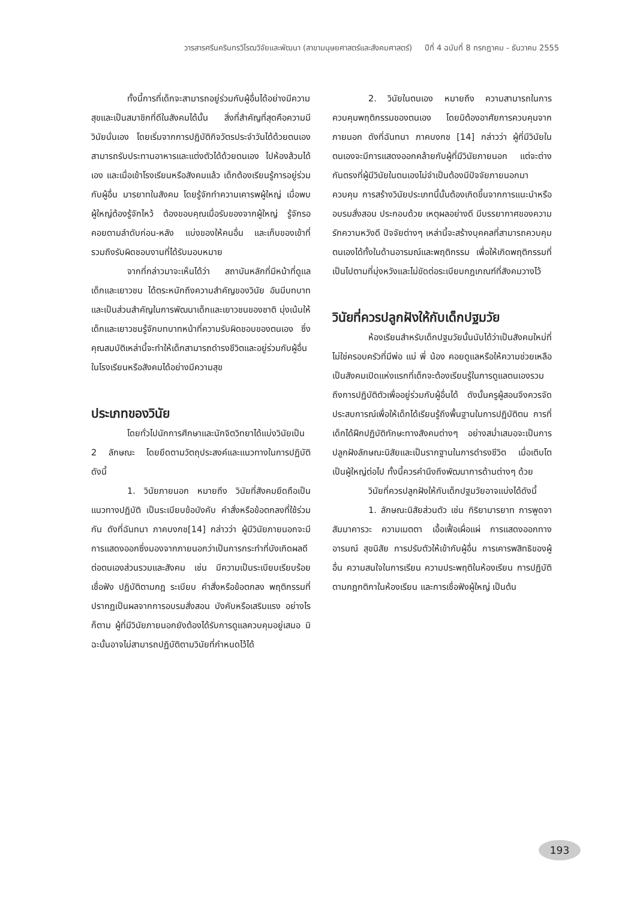วารสารศรีนครินทรวิโรฒวิจัยและพัฒนา (สาขามนุษยศาสตร์และสังคมศาสตร์) ปีที่ 4 ฉบับที่ 8 กรกฎาคม - ธันวาคม 2555
ทั้งนี้การที่เด็กจะสามารถอยู่ร่วมกับผู้อื่นได้อย่างมีความสุขและเป็นสมาชิกที่ดีในสังคมได้นั้น สิ่งที่สำคัญที่สุดคือความมีวินัยนั่นเอง โดยเริ่มจากการปฏิบัติกิจวัตรประจำวันได้ด้วยตนเอง สามารถรับประทานอาหารและแต่งตัวได้ด้วยตนเอง ไปห้องส้วมได้เอง และเมื่อเข้าโรงเรียนหรือสังคมแล้ว เด็กต้องเรียนรู้การอยู่ร่วมกับผู้อื่น มารยาทในสังคม โดยรู้จักทำความเคารพผู้ใหญ่ เมื่อพบผู้ใหญ่ต้องรู้จักไหว้ ต้องขอบคุณเมื่อรับของจากผู้ใหญ่ รู้จักรอคอยตามลำดับก่อน-หลัง แบ่งของให้คนอื่น และเก็บของเข้าที่ รวมถึงรับผิดชอบงานที่ได้รับมอบหมาย
จากที่กล่าวมาจะเห็นได้ว่า สถาบันหลักที่มีหน้าที่ดูแลเด็กและเยาวชน ได้ตระหนักถึงความสำคัญของวินัย อันมีบทบาทและเป็นส่วนสำคัญในการพัฒนาเด็กและเยาวชนของชาติ มุ่งเน้นให้เด็กและเยาวชนรู้จักบทบาทหน้าที่ความรับผิดชอบของตนเอง ซึ่งคุณสมบัติเหล่านี้จะทำให้เด็กสามารถดำรงชีวิตและอยู่ร่วมกับผู้อื่นในโรงเรียนหรือสังคมได้อย่างมีความสุข
ประเภทของวินัย
โดยทั่วไปนักการศึกษาและนักจิตวิทยาได้แบ่งวินัยเป็น 2 ลักษณะ โดยยึดตามวัตถุประสงค์และแนวทางในการปฏิบัติ ดังนี้
1. วินัยภายนอก หมายถึง วินัยที่สังคมยึดถือเป็นแนวทางปฏิบัติ เป็นระเบียบข้อบังคับ คำสั่งหรือข้อตกลงที่ใช้ร่วมกัน ดังที่ฉันทนา ภาคบงกช[14] กล่าวว่า ผู้มีวินัยภายนอกจะมีการแสดงออกซึ่งมองจากภายนอกว่าเป็นการกระทำที่บังเกิดผลดีต่อตนเองส่วนรวมและสังคม เช่น มีความเป็นระเบียบเรียบร้อย เชื่อฟัง ปฏิบัติตามกฎ ระเบียบ คำสั่งหรือข้อตกลง พฤติกรรมที่ปรากฏเป็นผลจากการอบรมสั่งสอน บังคับหรือเสริมแรง อย่างไรก็ตาม ผู้ที่มีวินัยภายนอกยังต้องได้รับการดูแลควบคุมอยู่เสมอ มิฉะนั้นอาจไม่สามารถปฏิบัติตามวินัยที่กำหนดไว้ได้
2. วินัยในตนเอง หมายถึง ความสามารถในการควบคุมพฤติกรรมของตนเอง โดยมิต้องอาศัยการควบคุมจากภายนอก ดังที่ฉันทนา ภาคบงกช [14] กล่าวว่า ผู้ที่มีวินัยในตนเองจะมีการแสดงออกคล้ายกับผู้ที่มีวินัยภายนอก แต่จะต่างกันตรงที่ผู้มีวินัยในตนเองไม่จำเป็นต้องมีปัจจัยภายนอกมาควบคุม การสร้างวินัยประเภทนี้นั้นต้องเกิดขึ้นจากการแนะนำหรืออบรมสั่งสอน ประกอบด้วย เหตุผลอย่างดี มีบรรยากาศของความรักความหวังดี ปัจจัยต่างๆ เหล่านี้จะสร้างบุคคลที่สามารถควบคุมตนเองได้ทั้งในด้านอารมณ์และพฤติกรรม เพื่อให้เกิดพฤติกรรมที่เป็นไปตามที่มุ่งหวังและไม่ขัดต่อระเบียบกฎเกณฑ์ที่สังคมวางไว้
วินัยที่ควรปลูกฝังให้กับเด็กปฐมวัย
ห้องเรียนสำหรับเด็กปฐมวัยนั้นนับได้ว่าเป็นสังคมใหม่ที่ไม่ใช่ครอบครัวที่มีพ่อ แม่ พี่ น้อง คอยดูแลหรือให้ความช่วยเหลือ เป็นสังคมเปิดแห่งแรกที่เด็กจะต้องเรียนรู้ในการดูแลตนเองรวมถึงการปฏิบัติตัวเพื่ออยู่ร่วมกับผู้อื่นได้ ดังนั้นครูผู้สอนจึงควรจัดประสบการณ์เพื่อให้เด็กได้เรียนรู้ถึงพื้นฐานในการปฏิบัติตน การที่เด็กได้ฝึกปฏิบัติทักษะทางสังคมต่างๆ อย่างสม่ำเสมอจะเป็นการปลูกฝังลักษณะนิสัยและเป็นรากฐานในการดำรงชีวิต เมื่อเติบโตเป็นผู้ใหญ่ต่อไป ทั้งนี้ควรคำนึงถึงพัฒนาการด้านต่างๆ ด้วย
วินัยที่ควรปลูกฝังให้กับเด็กปฐมวัยอาจแบ่งได้ดังนี้
1. ลักษณะนิสัยส่วนตัว เช่น กิริยามารยาท การพูดจา สัมมาคารวะ ความเมตตา เอื้อเฟื้อเผื่อแผ่ การแสดงออกทางอารมณ์ สุขนิสัย การปรับตัวให้เข้ากับผู้อื่น การเคารพสิทธิของผู้อื่น ความสนใจในการเรียน ความประพฤติในห้องเรียน การปฏิบัติตามกฎกติกาในห้องเรียน และการเชื่อฟังผู้ใหญ่ เป็นต้น
193